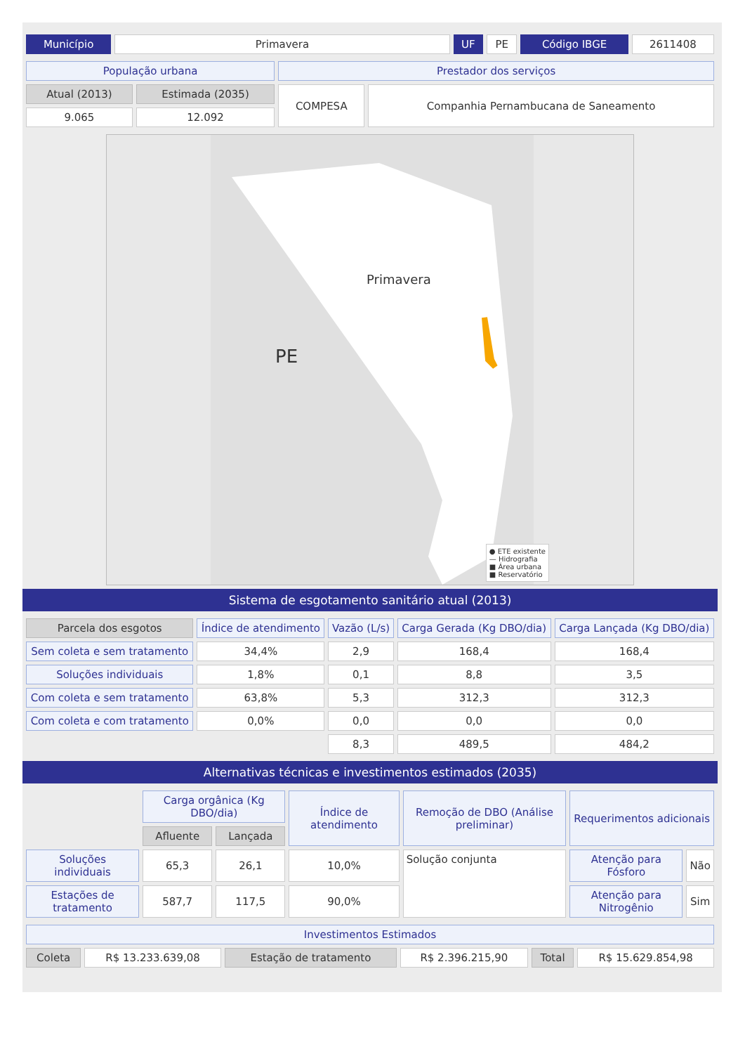| Município | Primavera | UF | PE | Código IBGE | 2611408 |
| População urbana | | Prestador dos serviços | |
| Atual (2013) | Estimada (2035) | COMPESA | Companhia Pernambucana de Saneamento |
| 9.065 | 12.092 | | |
Primavera
PE
● ETE existente
— Hidrografia
■ Área urbana
■ Reservatório
Sistema de esgotamento sanitário atual (2013)
| Parcela dos esgotos | Índice de atendimento | Vazão (L/s) | Carga Gerada (Kg DBO/dia) | Carga Lançada (Kg DBO/dia) |
| --- | --- | --- | --- | --- |
| Sem coleta e sem tratamento | 34,4% | 2,9 | 168,4 | 168,4 |
| Soluções individuais | 1,8% | 0,1 | 8,8 | 3,5 |
| Com coleta e sem tratamento | 63,8% | 5,3 | 312,3 | 312,3 |
| Com coleta e com tratamento | 0,0% | 0,0 | 0,0 | 0,0 |
| | | 8,3 | 489,5 | 484,2 |
Alternativas técnicas e investimentos estimados (2035)
| | Carga orgânica (Kg DBO/dia) | | Índice de atendimento | Remoção de DBO (Análise preliminar) | Requerimentos adicionais | |
| | Afluente | Lançada | | | | |
| Soluções individuais | 65,3 | 26,1 | 10,0% | Solução conjunta | Atenção para Fósforo | Não |
| Estações de tratamento | 587,7 | 117,5 | 90,0% | | Atenção para Nitrogênio | Sim |
| Investimentos Estimados | | | | | |
| Coleta | R$ 13.233.639,08 | Estação de tratamento | R$ 2.396.215,90 | Total | R$ 15.629.854,98 |